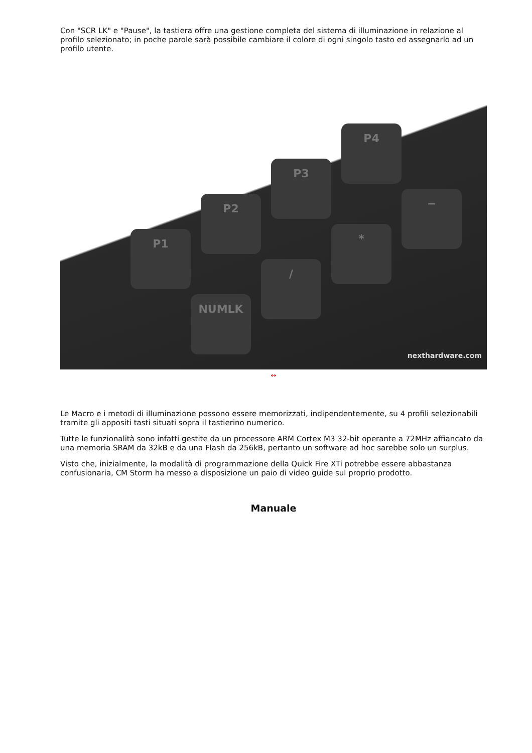Con "SCR LK" e "Pause", la tastiera offre una gestione completa del sistema di illuminazione in relazione al profilo selezionato; in poche parole sarà possibile cambiare il colore di ogni singolo tasto ed assegnarlo ad un profilo utente.
P1
P2
P3
P4
NUMLK
/
*
−
nexthardware.com
↔
Le Macro e i metodi di illuminazione possono essere memorizzati, indipendentemente, su 4 profili selezionabili tramite gli appositi tasti situati sopra il tastierino numerico.
Tutte le funzionalità sono infatti gestite da un processore ARM Cortex M3 32-bit operante a 72MHz affiancato da una memoria SRAM da 32kB e da una Flash da 256kB, pertanto un software ad hoc sarebbe solo un surplus.
Visto che, inizialmente, la modalità di programmazione della Quick Fire XTi potrebbe essere abbastanza confusionaria, CM Storm ha messo a disposizione un paio di video guide sul proprio prodotto.
Manuale